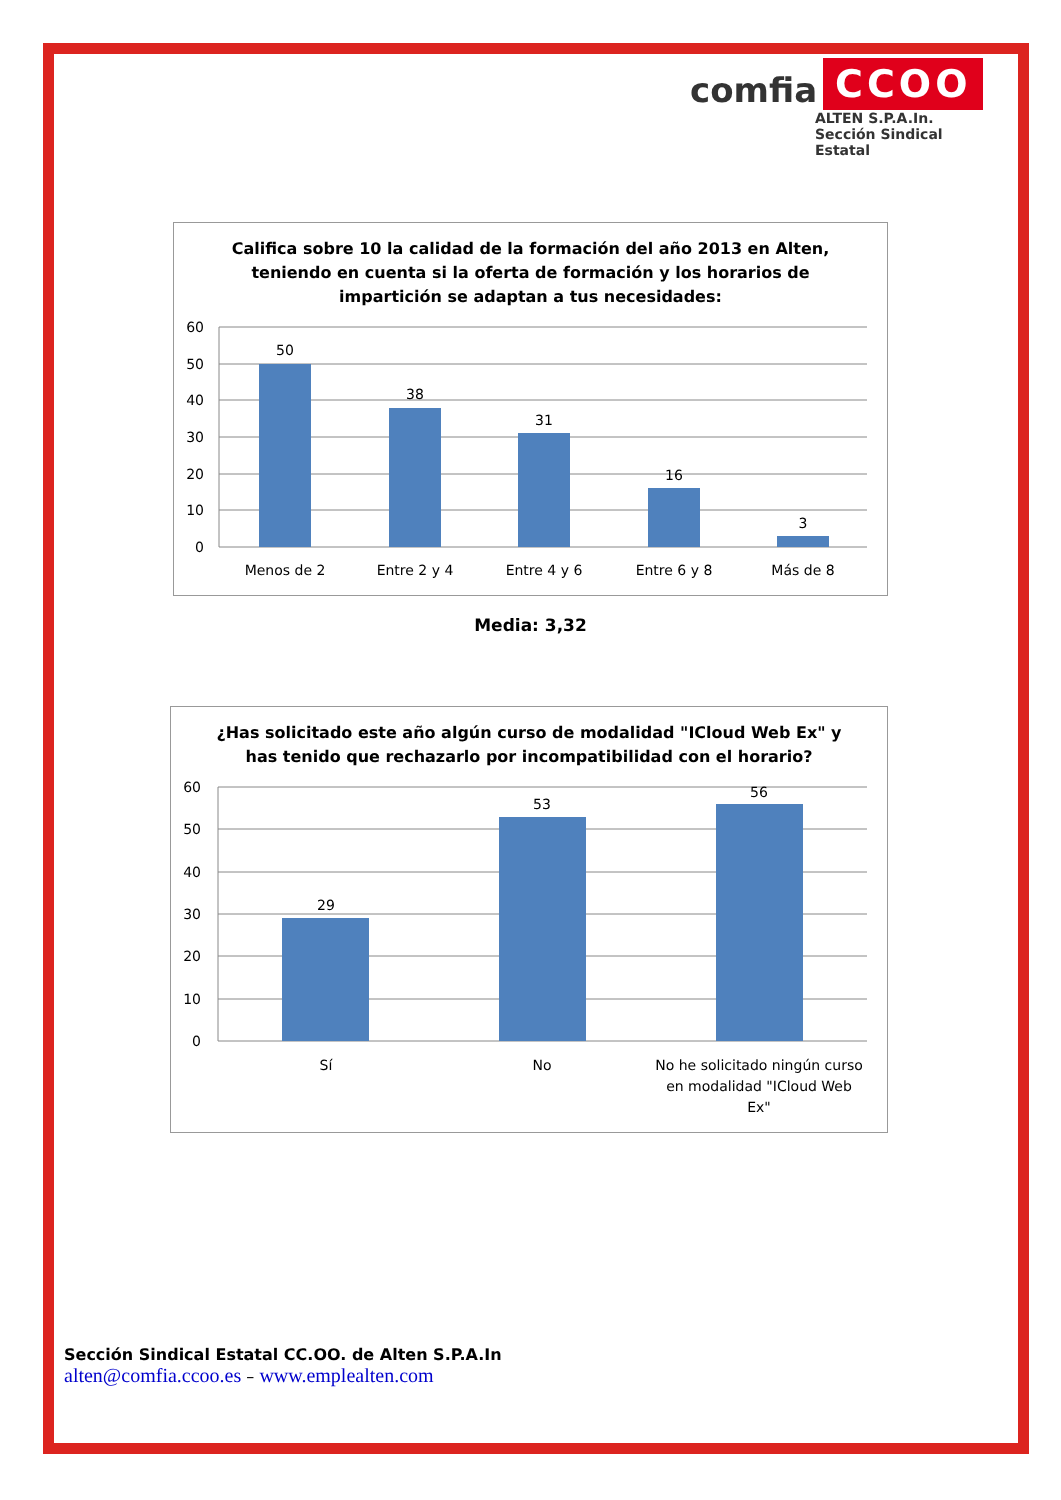comfia CCOO
ALTEN S.P.A.In.
Sección Sindical Estatal
Califica sobre 10 la calidad de la formación del año 2013 en Alten,
teniendo en cuenta si la oferta de formación y los horarios de
impartición se adaptan a tus necesidades:
60
50
40
30
20
10
0
50
38
31
16
3
Menos de 2
Entre 2 y 4
Entre 4 y 6
Entre 6 y 8
Más de 8
Media: 3,32
¿Has solicitado este año algún curso de modalidad "ICloud Web Ex" y
has tenido que rechazarlo por incompatibilidad con el horario?
60
50
40
30
20
10
0
29
53
56
Sí
No
No he solicitado ningún curso
en modalidad "ICloud Web
Ex"
Sección Sindical Estatal CC.OO. de Alten S.P.A.In
alten@comfia.ccoo.es – www.emplealten.com